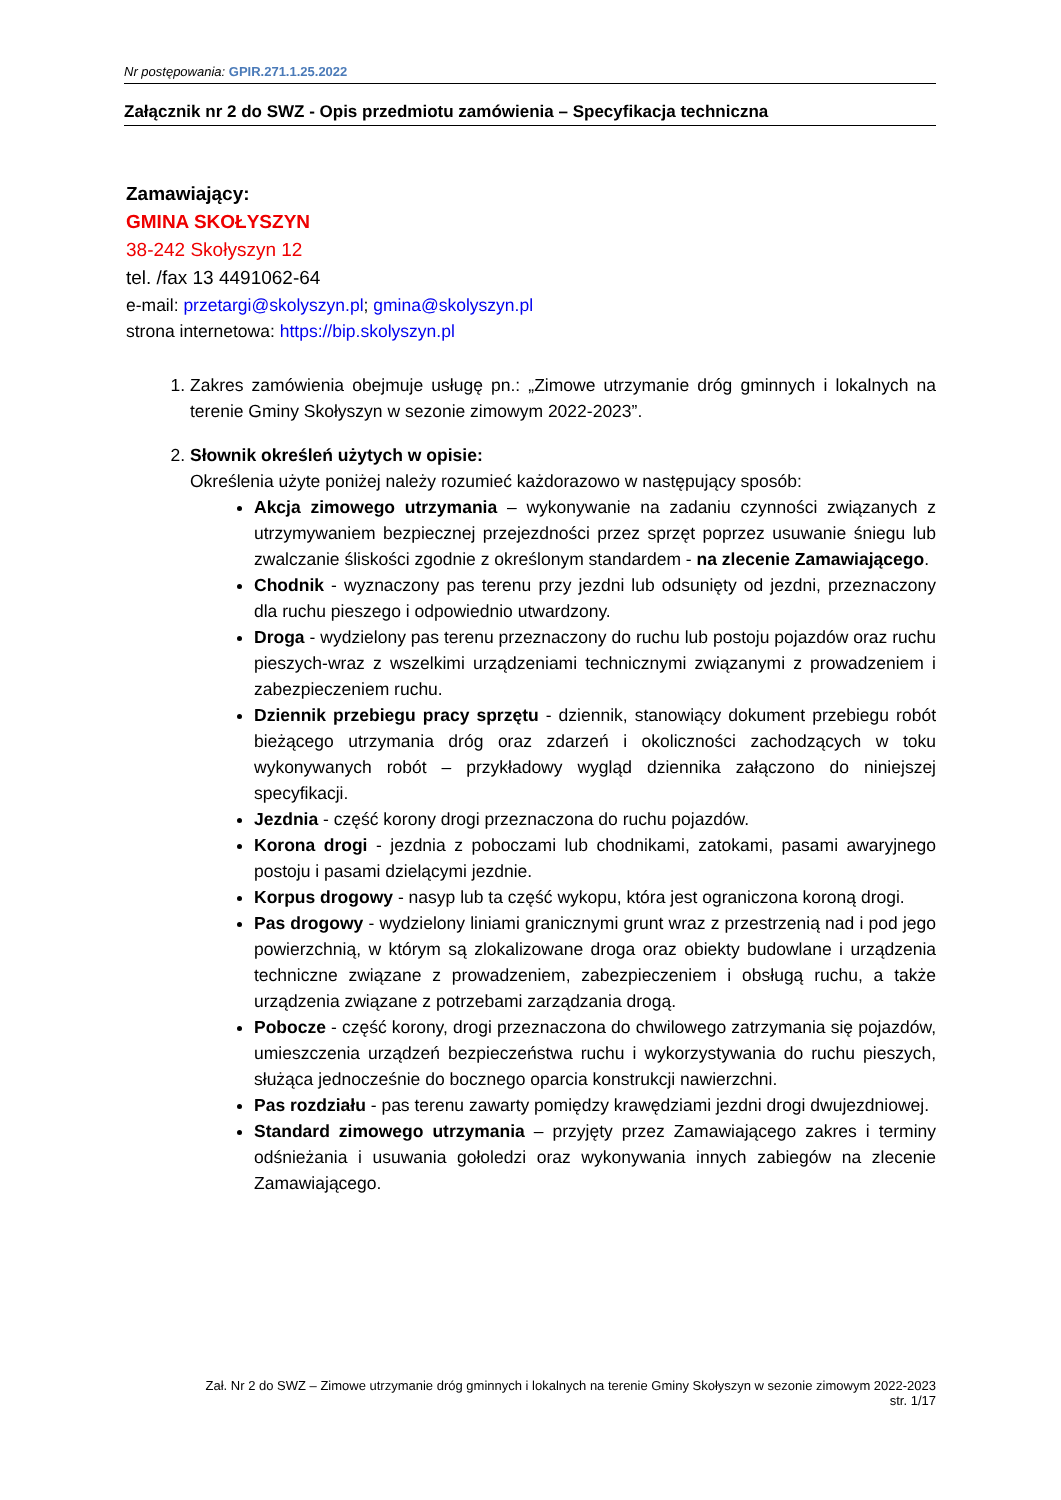Nr postępowania: GPIR.271.1.25.2022
Załącznik nr 2 do SWZ - Opis przedmiotu zamówienia – Specyfikacja techniczna
Zamawiający:
GMINA SKOŁYSZYN
38-242 Skołyszyn 12
tel. /fax 13 4491062-64
e-mail: przetargi@skolyszyn.pl; gmina@skolyszyn.pl
strona internetowa: https://bip.skolyszyn.pl
1. Zakres zamówienia obejmuje usługę pn.: „Zimowe utrzymanie dróg gminnych i lokalnych na terenie Gminy Skołyszyn w sezonie zimowym 2022-2023”.
2. Słownik określeń użytych w opisie:
Określenia użyte poniżej należy rozumieć każdorazowo w następujący sposób:
Akcja zimowego utrzymania – wykonywanie na zadaniu czynności związanych z utrzymywaniem bezpiecznej przejezdności przez sprzęt poprzez usuwanie śniegu lub zwalczanie śliskości zgodnie z określonym standardem - na zlecenie Zamawiającego.
Chodnik - wyznaczony pas terenu przy jezdni lub odsunięty od jezdni, przeznaczony dla ruchu pieszego i odpowiednio utwardzony.
Droga - wydzielony pas terenu przeznaczony do ruchu lub postoju pojazdów oraz ruchu pieszych-wraz z wszelkimi urządzeniami technicznymi związanymi z prowadzeniem i zabezpieczeniem ruchu.
Dziennik przebiegu pracy sprzętu - dziennik, stanowiący dokument przebiegu robót bieżącego utrzymania dróg oraz zdarzeń i okoliczności zachodzących w toku wykonywanych robót – przykładowy wygląd dziennika załączono do niniejszej specyfikacji.
Jezdnia - część korony drogi przeznaczona do ruchu pojazdów.
Korona drogi - jezdnia z poboczami lub chodnikami, zatokami, pasami awaryjnego postoju i pasami dzielącymi jezdnie.
Korpus drogowy - nasyp lub ta część wykopu, która jest ograniczona koroną drogi.
Pas drogowy - wydzielony liniami granicznymi grunt wraz z przestrzenią nad i pod jego powierzchnią, w którym są zlokalizowane droga oraz obiekty budowlane i urządzenia techniczne związane z prowadzeniem, zabezpieczeniem i obsługą ruchu, a także urządzenia związane z potrzebami zarządzania drogą.
Pobocze - część korony, drogi przeznaczona do chwilowego zatrzymania się pojazdów, umieszczenia urządzeń bezpieczeństwa ruchu i wykorzystywania do ruchu pieszych, służąca jednocześnie do bocznego oparcia konstrukcji nawierzchni.
Pas rozdziału - pas terenu zawarty pomiędzy krawędziami jezdni drogi dwujezdniowej.
Standard zimowego utrzymania – przyjęty przez Zamawiającego zakres i terminy odśnieżania i usuwania gołoledzi oraz wykonywania innych zabiegów na zlecenie Zamawiającego.
Zał. Nr 2 do SWZ – Zimowe utrzymanie dróg gminnych i lokalnych na terenie Gminy Skołyszyn w sezonie zimowym 2022-2023
str. 1/17